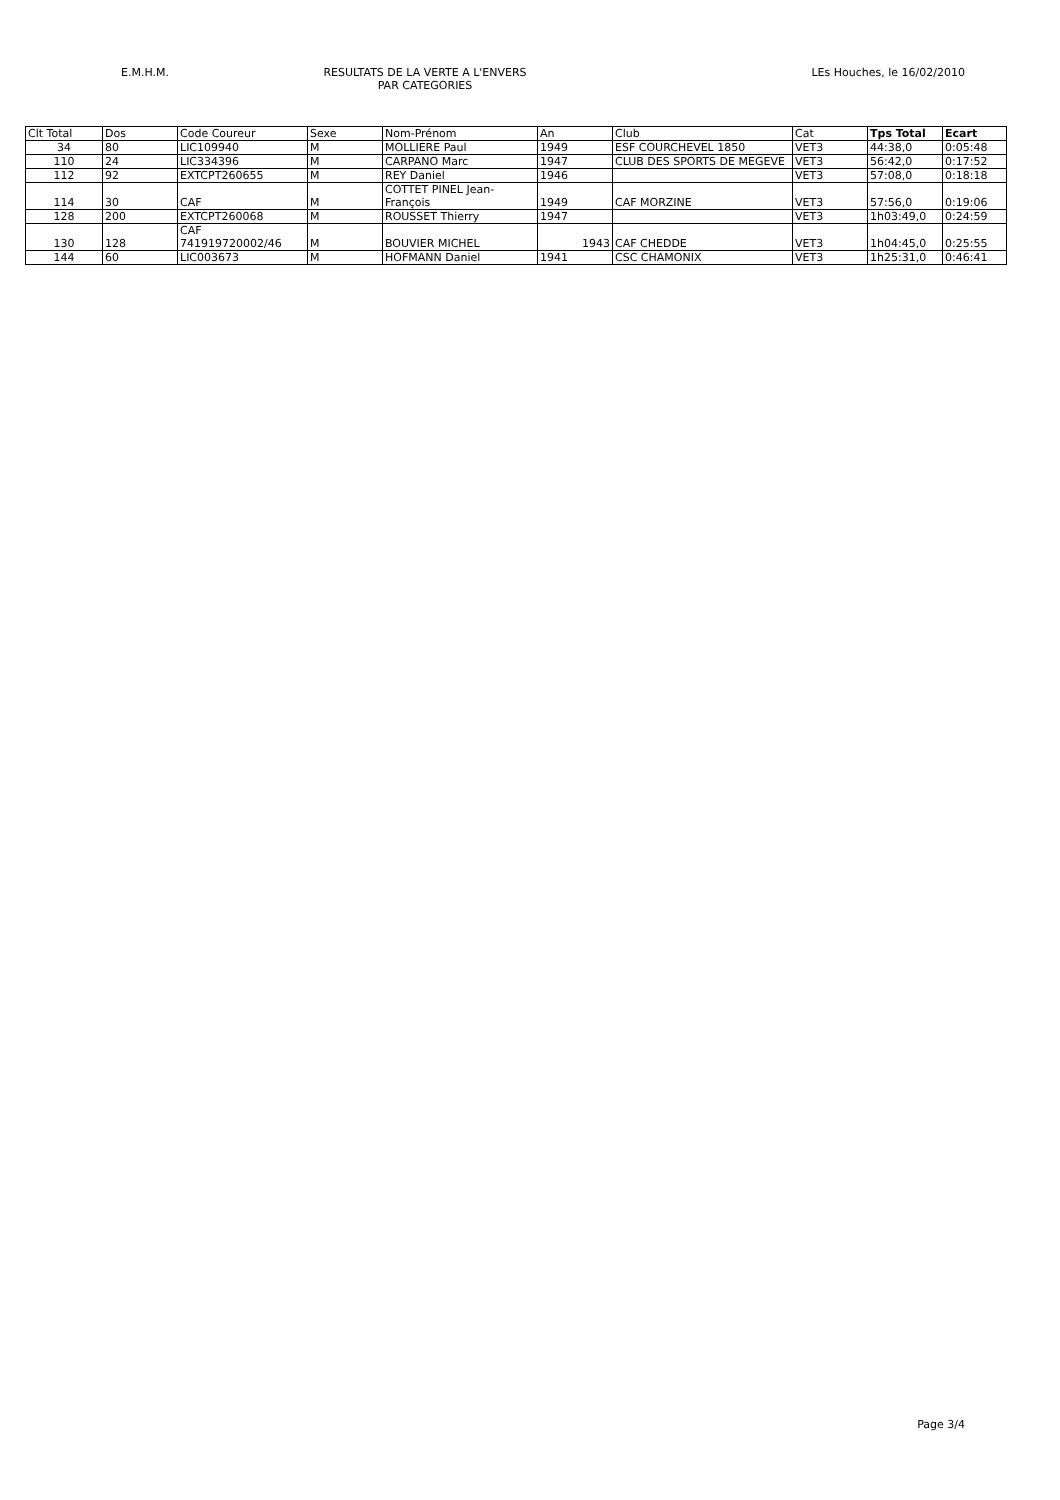E.M.H.M. RESULTATS DE LA VERTE A L'ENVERS
PAR CATEGORIES
LEs Houches, le 16/02/2010
| Clt Total | Dos | Code Coureur | Sexe | Nom-Prénom | An | Club | Cat | Tps Total | Ecart |
| --- | --- | --- | --- | --- | --- | --- | --- | --- | --- |
| 34 | 80 | LIC109940 | M | MOLLIERE Paul | 1949 | ESF COURCHEVEL 1850 | VET3 | 44:38,0 | 0:05:48 |
| 110 | 24 | LIC334396 | M | CARPANO Marc | 1947 | CLUB DES SPORTS DE MEGEVE | VET3 | 56:42,0 | 0:17:52 |
| 112 | 92 | EXTCPT260655 | M | REY Daniel | 1946 | | VET3 | 57:08,0 | 0:18:18 |
| 114 | 30 | CAF | M | COTTET PINEL Jean-François | 1949 | CAF MORZINE | VET3 | 57:56,0 | 0:19:06 |
| 128 | 200 | EXTCPT260068 | M | ROUSSET Thierry | 1947 | | VET3 | 1h03:49,0 | 0:24:59 |
| 130 | 128 | CAF 741919720002/46 | M | BOUVIER MICHEL | 1943 | CAF CHEDDE | VET3 | 1h04:45,0 | 0:25:55 |
| 144 | 60 | LIC003673 | M | HOFMANN Daniel | 1941 | CSC CHAMONIX | VET3 | 1h25:31,0 | 0:46:41 |
Page 3/4